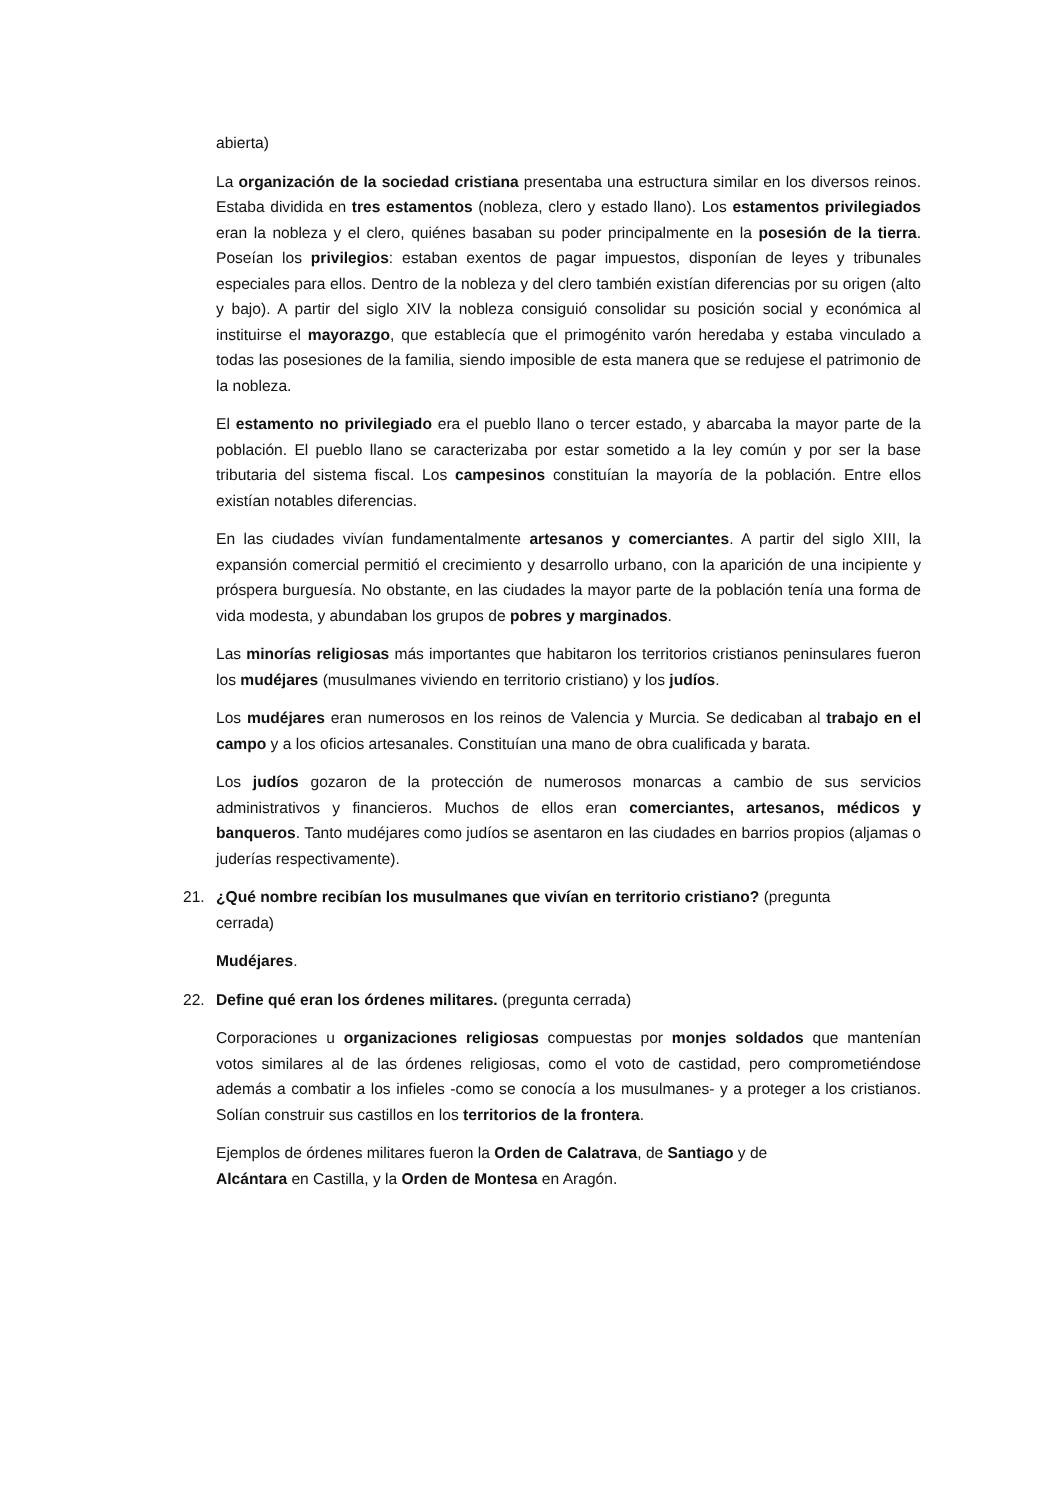abierta)
La organización de la sociedad cristiana presentaba una estructura similar en los diversos reinos. Estaba dividida en tres estamentos (nobleza, clero y estado llano). Los estamentos privilegiados eran la nobleza y el clero, quiénes basaban su poder principalmente en la posesión de la tierra. Poseían los privilegios: estaban exentos de pagar impuestos, disponían de leyes y tribunales especiales para ellos. Dentro de la nobleza y del clero también existían diferencias por su origen (alto y bajo). A partir del siglo XIV la nobleza consiguió consolidar su posición social y económica al instituirse el mayorazgo, que establecía que el primogénito varón heredaba y estaba vinculado a todas las posesiones de la familia, siendo imposible de esta manera que se redujese el patrimonio de la nobleza.
El estamento no privilegiado era el pueblo llano o tercer estado, y abarcaba la mayor parte de la población. El pueblo llano se caracterizaba por estar sometido a la ley común y por ser la base tributaria del sistema fiscal. Los campesinos constituían la mayoría de la población. Entre ellos existían notables diferencias.
En las ciudades vivían fundamentalmente artesanos y comerciantes. A partir del siglo XIII, la expansión comercial permitió el crecimiento y desarrollo urbano, con la aparición de una incipiente y próspera burguesía. No obstante, en las ciudades la mayor parte de la población tenía una forma de vida modesta, y abundaban los grupos de pobres y marginados.
Las minorías religiosas más importantes que habitaron los territorios cristianos peninsulares fueron los mudéjares (musulmanes viviendo en territorio cristiano) y los judíos.
Los mudéjares eran numerosos en los reinos de Valencia y Murcia. Se dedicaban al trabajo en el campo y a los oficios artesanales. Constituían una mano de obra cualificada y barata.
Los judíos gozaron de la protección de numerosos monarcas a cambio de sus servicios administrativos y financieros. Muchos de ellos eran comerciantes, artesanos, médicos y banqueros. Tanto mudéjares como judíos se asentaron en las ciudades en barrios propios (aljamas o juderías respectivamente).
21. ¿Qué nombre recibían los musulmanes que vivían en territorio cristiano? (pregunta
cerrada)
Mudéjares.
22. Define qué eran los órdenes militares. (pregunta cerrada)
Corporaciones u organizaciones religiosas compuestas por monjes soldados que mantenían votos similares al de las órdenes religiosas, como el voto de castidad, pero comprometiéndose además a combatir a los infieles -como se conocía a los musulmanes- y a proteger a los cristianos. Solían construir sus castillos en los territorios de la frontera.
Ejemplos de órdenes militares fueron la Orden de Calatrava, de Santiago y de
Alcántara en Castilla, y la Orden de Montesa en Aragón.